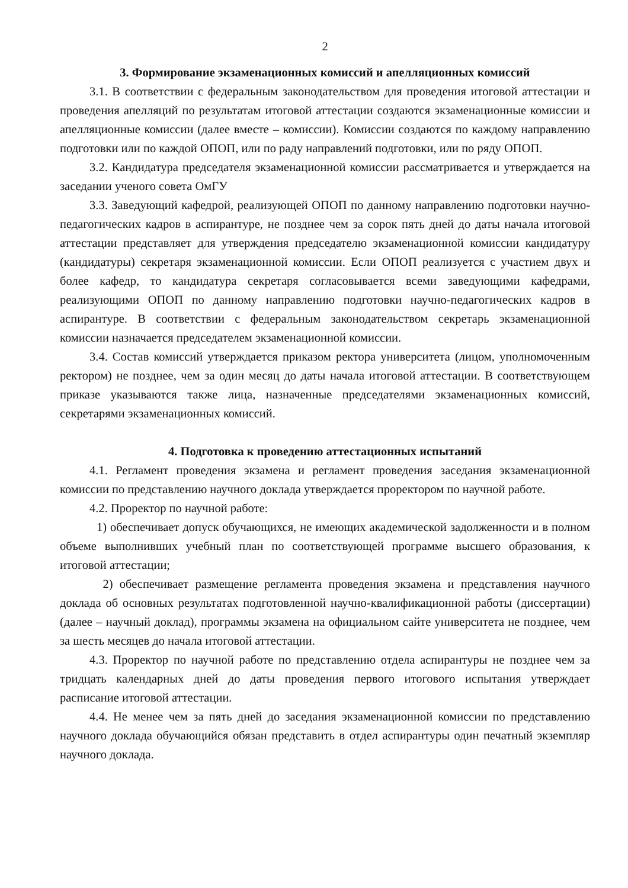2
3. Формирование экзаменационных комиссий и апелляционных комиссий
3.1. В соответствии с федеральным законодательством для проведения итоговой аттестации и проведения апелляций по результатам итоговой аттестации создаются экзаменационные комиссии и апелляционные комиссии (далее вместе – комиссии). Комиссии создаются по каждому направлению подготовки или по каждой ОПОП, или по раду направлений подготовки, или по ряду ОПОП.
3.2. Кандидатура председателя экзаменационной комиссии рассматривается и утверждается на заседании ученого совета ОмГУ
3.3. Заведующий кафедрой, реализующей ОПОП по данному направлению подготовки научно-педагогических кадров в аспирантуре, не позднее чем за сорок пять дней до даты начала итоговой аттестации представляет для утверждения председателю экзаменационной комиссии кандидатуру (кандидатуры) секретаря экзаменационной комиссии. Если ОПОП реализуется с участием двух и более кафедр, то кандидатура секретаря согласовывается всеми заведующими кафедрами, реализующими ОПОП по данному направлению подготовки научно-педагогических кадров в аспирантуре. В соответствии с федеральным законодательством секретарь экзаменационной комиссии назначается председателем экзаменационной комиссии.
3.4. Состав комиссий утверждается приказом ректора университета (лицом, уполномоченным ректором) не позднее, чем за один месяц до даты начала итоговой аттестации. В соответствующем приказе указываются также лица, назначенные председателями экзаменационных комиссий, секретарями экзаменационных комиссий.
4. Подготовка к проведению аттестационных испытаний
4.1. Регламент проведения экзамена и регламент проведения заседания экзаменационной комиссии по представлению научного доклада утверждается проректором по научной работе.
4.2. Проректор по научной работе:
1) обеспечивает допуск обучающихся, не имеющих академической задолженности и в полном объеме выполнивших учебный план по соответствующей программе высшего образования, к итоговой аттестации;
2) обеспечивает размещение регламента проведения экзамена и представления научного доклада об основных результатах подготовленной научно-квалификационной работы (диссертации) (далее – научный доклад), программы экзамена на официальном сайте университета не позднее, чем за шесть месяцев до начала итоговой аттестации.
4.3. Проректор по научной работе по представлению отдела аспирантуры не позднее чем за тридцать календарных дней до даты проведения первого итогового испытания утверждает расписание итоговой аттестации.
4.4. Не менее чем за пять дней до заседания экзаменационной комиссии по представлению научного доклада обучающийся обязан представить в отдел аспирантуры один печатный экземпляр научного доклада.